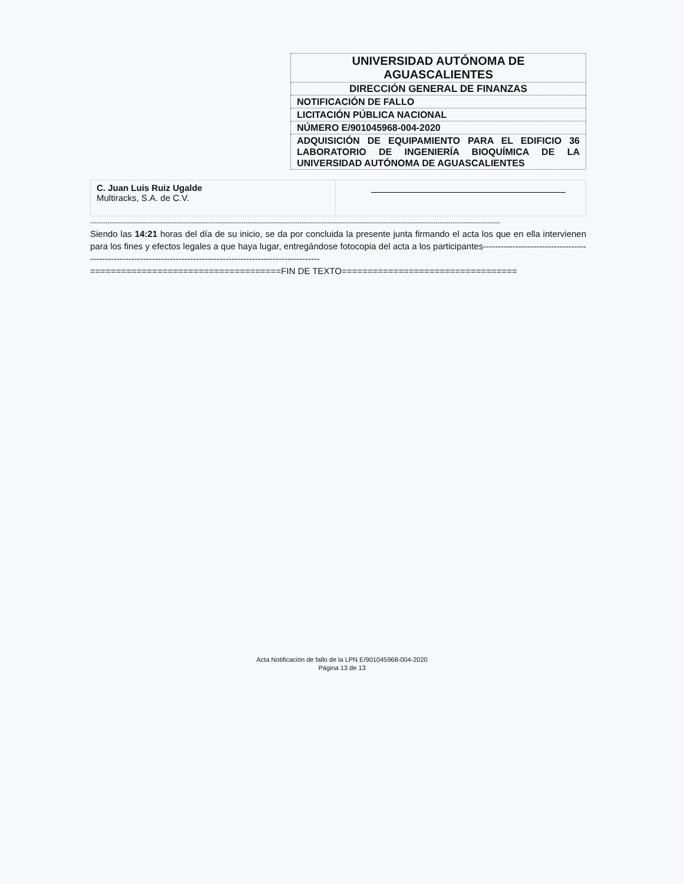| UNIVERSIDAD AUTÓNOMA DE AGUASCALIENTES |
| DIRECCIÓN GENERAL DE FINANZAS |
| NOTIFICACIÓN DE FALLO |
| LICITACIÓN PÚBLICA NACIONAL |
| NÚMERO E/901045968-004-2020 |
| ADQUISICIÓN DE EQUIPAMIENTO PARA EL EDIFICIO 36 LABORATORIO DE INGENIERÍA BIOQUÍMICA DE LA UNIVERSIDAD AUTÓNOMA DE AGUASCALIENTES |
| C. Juan Luis Ruiz Ugalde Multiracks, S.A. de C.V. | |
----------------------------------------------------------------------------------------------------------------------------------------------------------------------------------------------
Siendo las 14:21 horas del día de su inicio, se da por concluida la presente junta firmando el acta los que en ella intervienen para los fines y efectos legales a que haya lugar, entregándose fotocopia del acta a los participantes-----------------------------------------------------------------------------------------------------------------
=====================================FIN DE TEXTO==================================
Acta Notificación de fallo de la LPN E/901045968-004-2020
Página 13 de 13